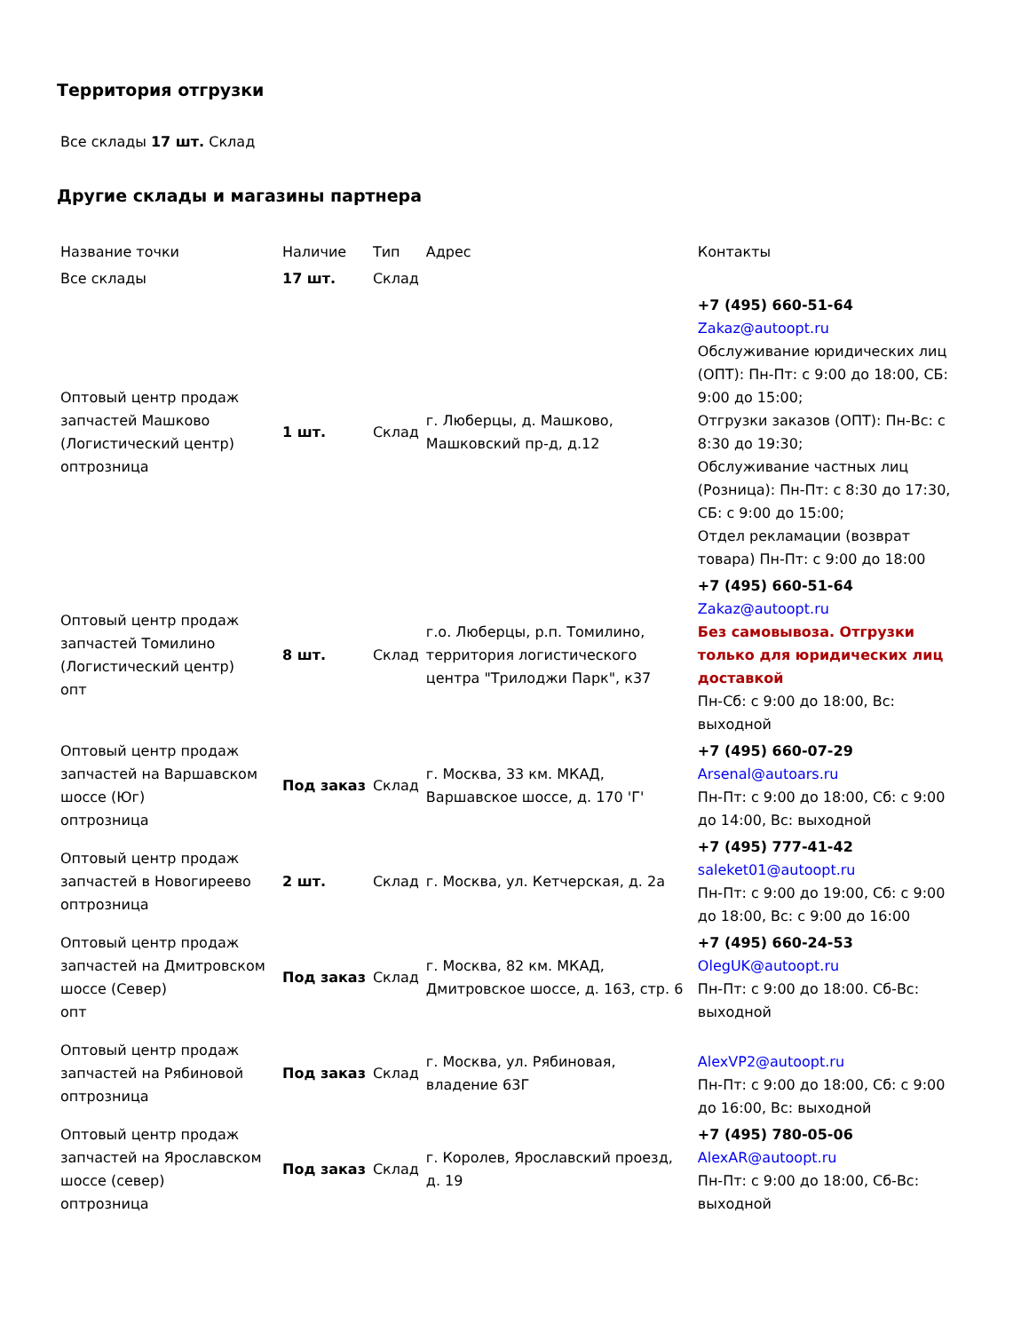Территория отгрузки
Все склады 17 шт. Склад
Другие склады и магазины партнера
| Название точки | Наличие | Тип | Адрес | Контакты |
| --- | --- | --- | --- | --- |
| Все склады | 17 шт. | Склад | | |
| Оптовый центр продаж запчастей Машково (Логистический центр) оптрозница | 1 шт. | Склад | г. Люберцы, д. Машково, Машковский пр-д, д.12 | +7 (495) 660-51-64 Zakaz@autoopt.ru Обслуживание юридических лиц (ОПТ): Пн-Пт: с 9:00 до 18:00, СБ: 9:00 до 15:00; Отгрузки заказов (ОПТ): Пн-Вс: с 8:30 до 19:30; Обслуживание частных лиц (Розница): Пн-Пт: с 8:30 до 17:30, СБ: с 9:00 до 15:00; Отдел рекламации (возврат товара) Пн-Пт: с 9:00 до 18:00 |
| Оптовый центр продаж запчастей Томилино (Логистический центр) опт | 8 шт. | Склад | г.о. Люберцы, р.п. Томилино, территория логистического центра "Трилоджи Парк", к37 | +7 (495) 660-51-64 Zakaz@autoopt.ru Без самовывоза. Отгрузки только для юридических лиц доставкой Пн-Сб: с 9:00 до 18:00, Вс: выходной |
| Оптовый центр продаж запчастей на Варшавском шоссе (Юг) оптрозница | Под заказ | Склад | г. Москва, 33 км. МКАД, Варшавское шоссе, д. 170 'Г' | +7 (495) 660-07-29 Arsenal@autoars.ru Пн-Пт: с 9:00 до 18:00, Сб: с 9:00 до 14:00, Вс: выходной |
| Оптовый центр продаж запчастей в Новогиреево оптрозница | 2 шт. | Склад | г. Москва, ул. Кетчерская, д. 2а | +7 (495) 777-41-42 saleket01@autoopt.ru Пн-Пт: с 9:00 до 19:00, Сб: с 9:00 до 18:00, Вс: с 9:00 до 16:00 |
| Оптовый центр продаж запчастей на Дмитровском шоссе (Север) опт | Под заказ | Склад | г. Москва, 82 км. МКАД, Дмитровское шоссе, д. 163, стр. 6 | +7 (495) 660-24-53 OlegUK@autoopt.ru Пн-Пт: с 9:00 до 18:00. Сб-Вс: выходной |
| Оптовый центр продаж запчастей на Рябиновой оптрозница | Под заказ | Склад | г. Москва, ул. Рябиновая, владение 63Г | AlexVP2@autoopt.ru Пн-Пт: с 9:00 до 18:00, Сб: с 9:00 до 16:00, Вс: выходной |
| Оптовый центр продаж запчастей на Ярославском шоссе (север) оптрозница | Под заказ | Склад | г. Королев, Ярославский проезд, д. 19 | +7 (495) 780-05-06 AlexAR@autoopt.ru Пн-Пт: с 9:00 до 18:00, Сб-Вс: выходной |